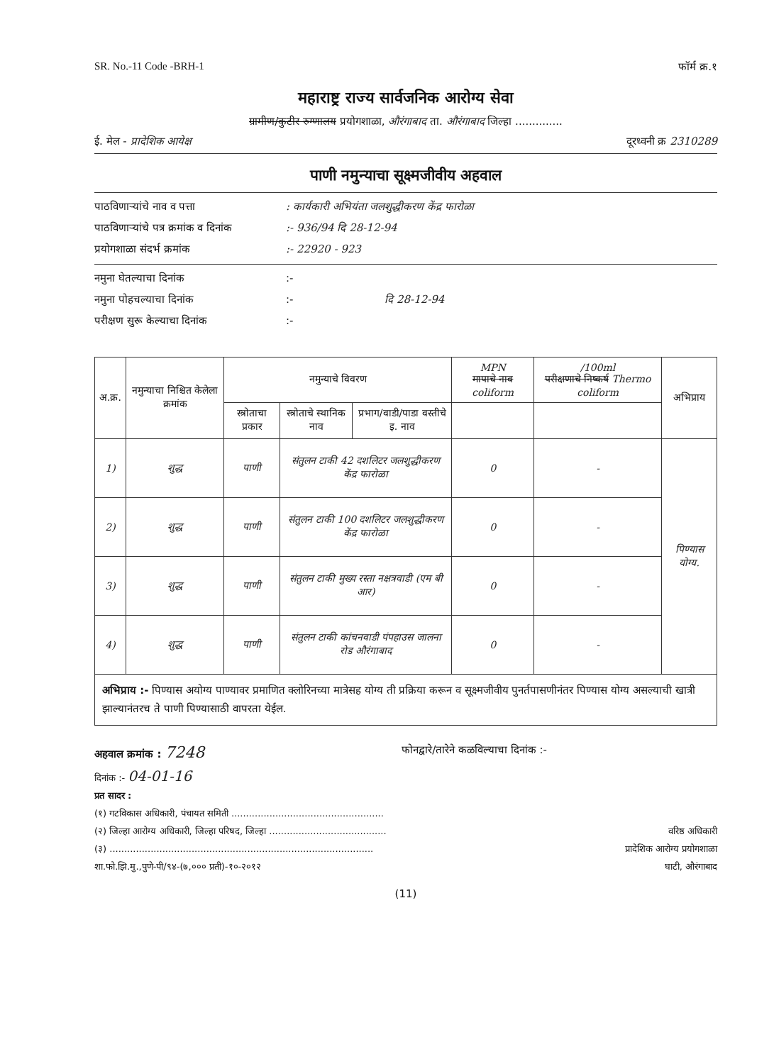SR. No.-11 Code -BRH-1 फॉर्म क्र.१
महाराष्ट्र राज्य सार्वजनिक आरोग्य सेवा
ग्रामीण/कुटीर रुग्णालय प्रयोगशाळा, औरंगाबाद ता. औरंगाबाद जिल्हा ..............
ई. मेल - प्रादेशिक आयेक्ष दूरध्वनी क्र 2310289
पाणी नमुन्याचा सूक्ष्मजीवीय अहवाल
पाठविणाऱ्यांचे नाव व पत्ता: कार्यकारी अभियंता जलशुद्धीकरण केंद्र फारोळा
पाठविणाऱ्यांचे पत्र क्रमांक व दिनांक:- 936/94 दि 28-12-94
प्रयोगशाळा संदर्भ क्रमांक:- 22920 - 923
नमुना घेतल्याचा दिनांक:-
नमुना पोहचल्याचा दिनांक:- दि 28-12-94
परीक्षण सुरू केल्याचा दिनांक:-
| अ.क्र. | नमुन्याचा निश्चित केलेला क्रमांक | नमुन्याचे विवरण | | | MPN मापाचे नाव coliform | /100ml परीक्षणाचे निष्कर्ष Thermo coliform | अभिप्राय |
| --- | --- | --- | --- | --- | --- | --- | --- |
| | | स्त्रोताचा प्रकार | स्त्रोताचे स्थानिक नाव | प्रभाग/वाडी/पाडा वस्तीचे इ. नाव | | | |
| 1) | शुद्ध | पाणी | संतुलन टाकी 42 दशलिटर जलशुद्धीकरण केंद्र फारोळा | | 0 | - | पिण्यास योग्य. |
| 2) | शुद्ध | पाणी | संतुलन टाकी 100 दशलिटर जलशुद्धीकरण केंद्र फारोळा | | 0 | - | |
| 3) | शुद्ध | पाणी | संतुलन टाकी मुख्य रस्ता नक्षत्रवाडी (एम बी आर) | | 0 | - | |
| 4) | शुद्ध | पाणी | संतुलन टाकी कांचनवाडी पंपहाउस जालना रोड औरंगाबाद | | 0 | - | |
अभिप्राय :- पिण्यास अयोग्य पाण्यावर प्रमाणित क्लोरिनच्या मात्रेसह योग्य ती प्रक्रिया करून व सूक्ष्मजीवीय पुनर्तपासणीनंतर पिण्यास योग्य असल्याची खात्री झाल्यानंतरच ते पाणी पिण्यासाठी वापरता येईल.
अहवाल क्रमांक : 7248 फोनद्वारे/तारेने कळविल्याचा दिनांक :-
दिनांक :- 04-01-16
प्रत सादर :
(१) गटविकास अधिकारी, पंचायत समिती ....................................................
(२) जिल्हा आरोग्य अधिकारी, जिल्हा परिषद, जिल्हा ........................................ वरिष्ठ अधिकारी
(३) .......................................................................................... प्रादेशिक आरोग्य प्रयोगशाळा
शा.फो.झि.मु.,पुणे-पी/९४-(७,००० प्रती)-१०-२०१२ घाटी, औरंगाबाद
(11)